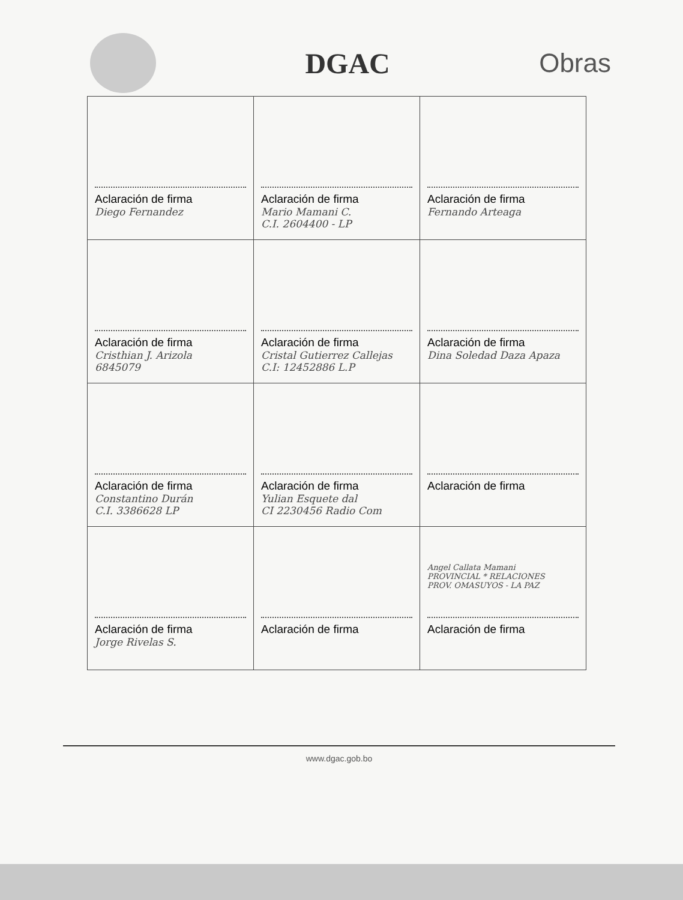DGAC Obras
| Aclaración de firma Diego Fernandez | Aclaración de firma Mario Mamani C. C.I. 2604400 - LP | Aclaración de firma Fernando Arteaga |
| Aclaración de firma Cristhian J. Arizola 6845079 | Aclaración de firma Cristal Gutierrez Callejas C.I: 12452886 L.P | Aclaración de firma Dina Soledad Daza Apaza |
| Aclaración de firma Constantino Durán C.I. 3386628 LP | Aclaración de firma Yulian Esquete dal CI 2230456 Radio Com | Aclaración de firma |
| Aclaración de firma Jorge Rivelas S. | Aclaración de firma | Angel Callata Mamani PROVINCIAL * RELACIONES PROV. OMASUYOS - LA PAZ Aclaración de firma |
www.dgac.gob.bo